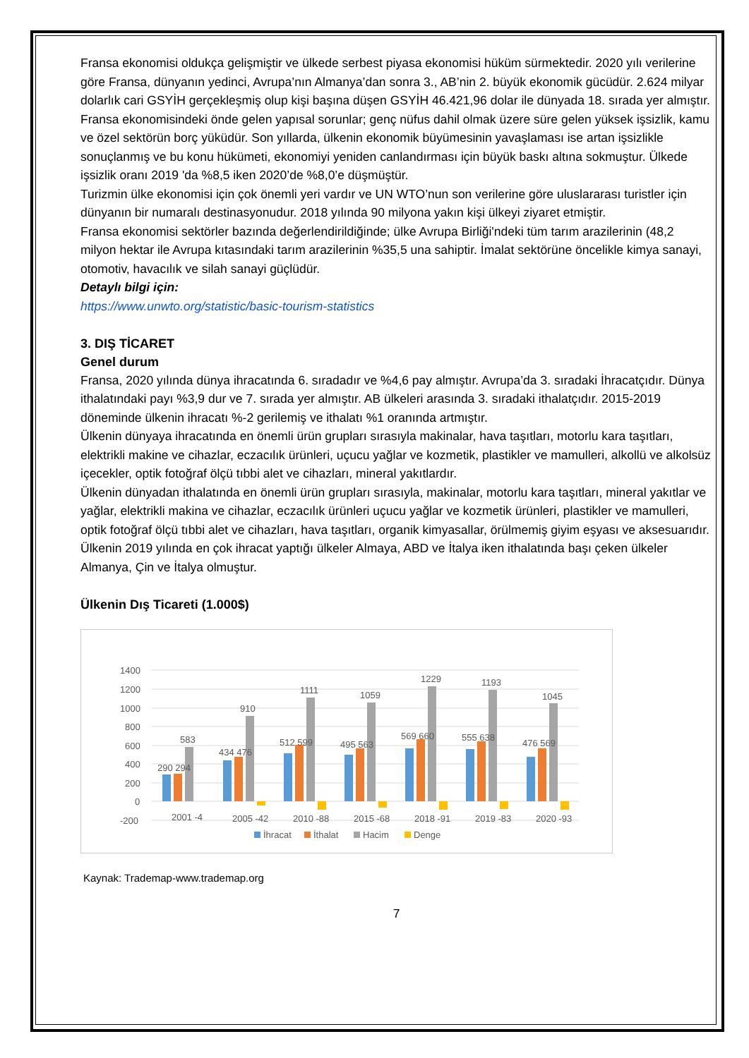Fransa ekonomisi oldukça gelişmiştir ve ülkede serbest piyasa ekonomisi hüküm sürmektedir. 2020 yılı verilerine göre Fransa, dünyanın yedinci, Avrupa’nın Almanya’dan sonra 3., AB’nin 2. büyük ekonomik gücüdür. 2.624 milyar dolarlık cari GSYİH gerçekleşmiş olup kişi başına düşen GSYİH 46.421,96 dolar ile dünyada 18. sırada yer almıştır.
Fransa ekonomisindeki önde gelen yapısal sorunlar; genç nüfus dahil olmak üzere süre gelen yüksek işsizlik, kamu ve özel sektörün borç yüküdür. Son yıllarda, ülkenin ekonomik büyümesinin yavaşlaması ise artan işsizlikle sonuçlanmış ve bu konu hükümeti, ekonomiyi yeniden canlandırması için büyük baskı altına sokmuştur. Ülkede işsizlik oranı 2019 'da %8,5 iken 2020’de %8,0’e düşmüştür.
Turizmin ülke ekonomisi için çok önemli yeri vardır ve UN WTO’nun son verilerine göre uluslararası turistler için dünyanın bir numaralı destinasyonudur. 2018 yılında 90 milyona yakın kişi ülkeyi ziyaret etmiştir.
Fransa ekonomisi sektörler bazında değerlendirildiğinde; ülke Avrupa Birliği'ndeki tüm tarım arazilerinin (48,2 milyon hektar ile Avrupa kıtasındaki tarım arazilerinin %35,5 una sahiptir. İmalat sektörüne öncelikle kimya sanayi, otomotiv, havacılık ve silah sanayi güçlüdür.
Detaylı bilgi için:
https://www.unwto.org/statistic/basic-tourism-statistics
3. DIŞ TİCARET
Genel durum
Fransa, 2020 yılında dünya ihracatında 6. sıradadır ve %4,6 pay almıştır. Avrupa’da 3. sıradaki İhracatçıdır. Dünya ithalatındaki payı %3,9 dur ve 7. sırada yer almıştır. AB ülkeleri arasında 3. sıradaki ithalatçıdır. 2015-2019 döneminde ülkenin ihracatı %-2 gerilemiş ve ithalatı %1 oranında artmıştır.
Ülkenin dünyaya ihracatında en önemli ürün grupları sırasıyla makinalar, hava taşıtları, motorlu kara taşıtları, elektrikli makine ve cihazlar, eczacılık ürünleri, uçucu yağlar ve kozmetik, plastikler ve mamulleri, alkollü ve alkolsüz içecekler, optik fotoğraf ölçü tıbbi alet ve cihazları, mineral yakıtlardır.
Ülkenin dünyadan ithalatında en önemli ürün grupları sırasıyla, makinalar, motorlu kara taşıtları, mineral yakıtlar ve yağlar, elektrikli makina ve cihazlar, eczacılık ürünleri uçucu yağlar ve kozmetik ürünleri, plastikler ve mamulleri, optik fotoğraf ölçü tıbbi alet ve cihazları, hava taşıtları, organik kimyasallar, örülmemiş giyim eşyası ve aksesuarıdır.
Ülkenin 2019 yılında en çok ihracat yaptığı ülkeler Almaya, ABD ve İtalya iken ithalatında başı çeken ülkeler Almanya, Çin ve İtalya olmuştur.
Ülkenin Dış Ticareti (1.000$)
1400
1200
1000
800
600
400
200
0
-200
290 294
583
434 476
910
512 599
1111
495 563
1059
569 660
1229
555 638
1193
476 569
1045
2001 -4
2005 -42
2010 -88
2015 -68
2018 -91
2019 -83
2020 -93
İhracat
İthalat
Hacim
Denge
Kaynak: Trademap-www.trademap.org
7